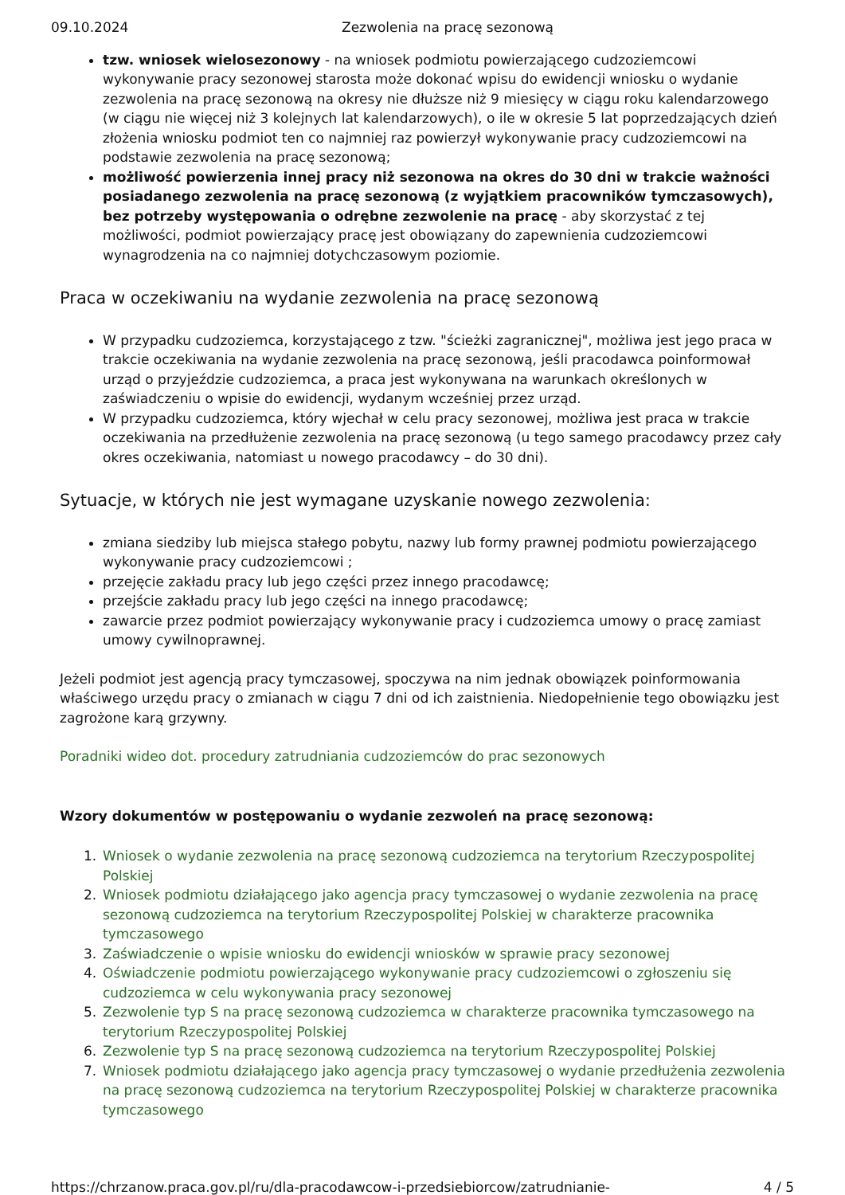09.10.2024 Zezwolenia na pracę sezonową
tzw. wniosek wielosezonowy - na wniosek podmiotu powierzającego cudzoziemcowi wykonywanie pracy sezonowej starosta może dokonać wpisu do ewidencji wniosku o wydanie zezwolenia na pracę sezonową na okresy nie dłuższe niż 9 miesięcy w ciągu roku kalendarzowego (w ciągu nie więcej niż 3 kolejnych lat kalendarzowych), o ile w okresie 5 lat poprzedzających dzień złożenia wniosku podmiot ten co najmniej raz powierzył wykonywanie pracy cudzoziemcowi na podstawie zezwolenia na pracę sezonową;
możliwość powierzenia innej pracy niż sezonowa na okres do 30 dni w trakcie ważności posiadanego zezwolenia na pracę sezonową (z wyjątkiem pracowników tymczasowych), bez potrzeby występowania o odrębne zezwolenie na pracę - aby skorzystać z tej możliwości, podmiot powierzający pracę jest obowiązany do zapewnienia cudzoziemcowi wynagrodzenia na co najmniej dotychczasowym poziomie.
Praca w oczekiwaniu na wydanie zezwolenia na pracę sezonową
W przypadku cudzoziemca, korzystającego z tzw. "ścieżki zagranicznej", możliwa jest jego praca w trakcie oczekiwania na wydanie zezwolenia na pracę sezonową, jeśli pracodawca poinformował urząd o przyjeździe cudzoziemca, a praca jest wykonywana na warunkach określonych w zaświadczeniu o wpisie do ewidencji, wydanym wcześniej przez urząd.
W przypadku cudzoziemca, który wjechał w celu pracy sezonowej, możliwa jest praca w trakcie oczekiwania na przedłużenie zezwolenia na pracę sezonową (u tego samego pracodawcy przez cały okres oczekiwania, natomiast u nowego pracodawcy – do 30 dni).
Sytuacje, w których nie jest wymagane uzyskanie nowego zezwolenia:
zmiana siedziby lub miejsca stałego pobytu, nazwy lub formy prawnej podmiotu powierzającego wykonywanie pracy cudzoziemcowi ;
przejęcie zakładu pracy lub jego części przez innego pracodawcę;
przejście zakładu pracy lub jego części na innego pracodawcę;
zawarcie przez podmiot powierzający wykonywanie pracy i cudzoziemca umowy o pracę zamiast umowy cywilnoprawnej.
Jeżeli podmiot jest agencją pracy tymczasowej, spoczywa na nim jednak obowiązek poinformowania właściwego urzędu pracy o zmianach w ciągu 7 dni od ich zaistnienia. Niedopełnienie tego obowiązku jest zagrożone karą grzywny.
Poradniki wideo dot. procedury zatrudniania cudzoziemców do prac sezonowych
Wzory dokumentów w postępowaniu o wydanie zezwoleń na pracę sezonową:
1. Wniosek o wydanie zezwolenia na pracę sezonową cudzoziemca na terytorium Rzeczypospolitej Polskiej
2. Wniosek podmiotu działającego jako agencja pracy tymczasowej o wydanie zezwolenia na pracę sezonową cudzoziemca na terytorium Rzeczypospolitej Polskiej w charakterze pracownika tymczasowego
3. Zaświadczenie o wpisie wniosku do ewidencji wniosków w sprawie pracy sezonowej
4. Oświadczenie podmiotu powierzającego wykonywanie pracy cudzoziemcowi o zgłoszeniu się cudzoziemca w celu wykonywania pracy sezonowej
5. Zezwolenie typ S na pracę sezonową cudzoziemca w charakterze pracownika tymczasowego na terytorium Rzeczypospolitej Polskiej
6. Zezwolenie typ S na pracę sezonową cudzoziemca na terytorium Rzeczypospolitej Polskiej
7. Wniosek podmiotu działającego jako agencja pracy tymczasowej o wydanie przedłużenia zezwolenia na pracę sezonową cudzoziemca na terytorium Rzeczypospolitej Polskiej w charakterze pracownika tymczasowego
https://chrzanow.praca.gov.pl/ru/dla-pracodawcow-i-przedsiebiorcow/zatrudnianie- 4 / 5